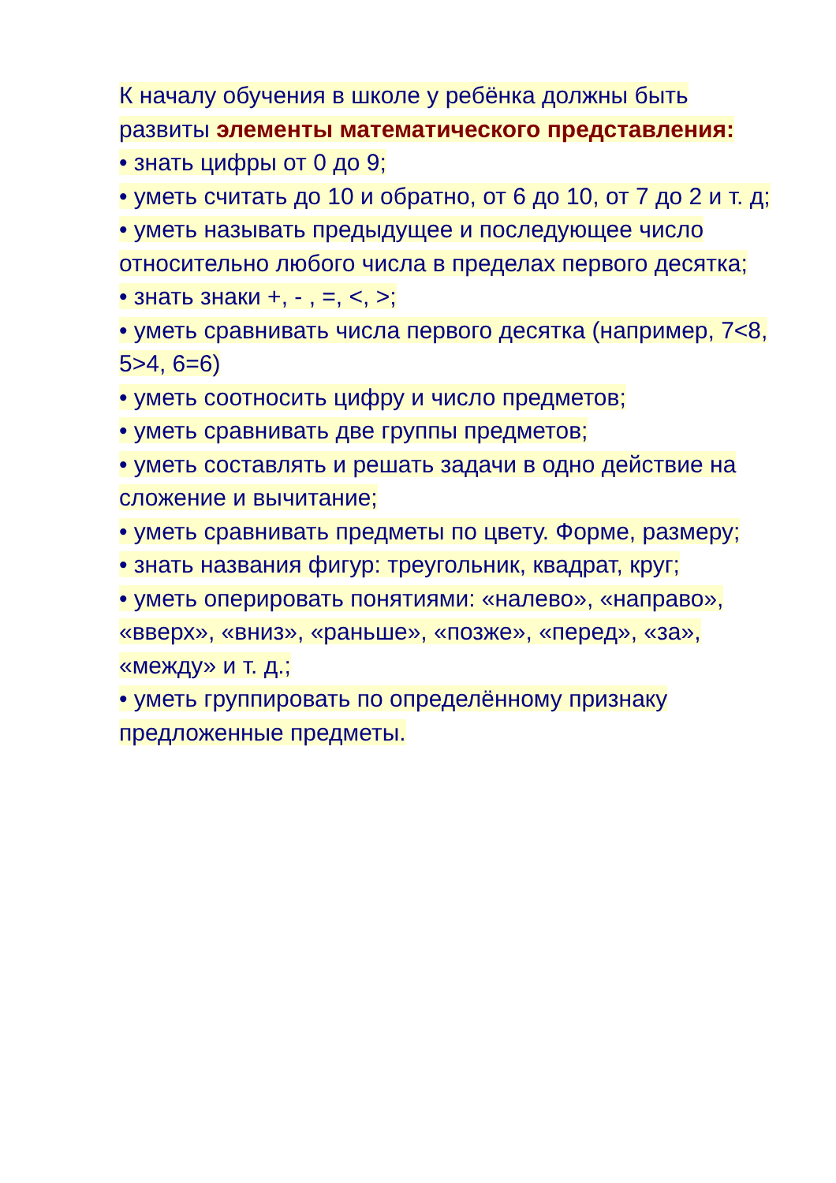К началу обучения в школе у ребёнка должны быть развиты элементы математического представления:
• знать цифры от 0 до 9;
• уметь считать до 10 и обратно, от 6 до 10, от 7 до 2 и т. д;
• уметь называть предыдущее и последующее число относительно любого числа в пределах первого десятка;
• знать знаки +, - , =, <, >;
• уметь сравнивать числа первого десятка (например, 7<8, 5>4, 6=6)
• уметь соотносить цифру и число предметов;
• уметь сравнивать две группы предметов;
• уметь составлять и решать задачи в одно действие на сложение и вычитание;
• уметь сравнивать предметы по цвету. Форме, размеру;
• знать названия фигур: треугольник, квадрат, круг;
• уметь оперировать понятиями: «налево», «направо», «вверх», «вниз», «раньше», «позже», «перед», «за», «между» и т. д.;
• уметь группировать по определённому признаку предложенные предметы.